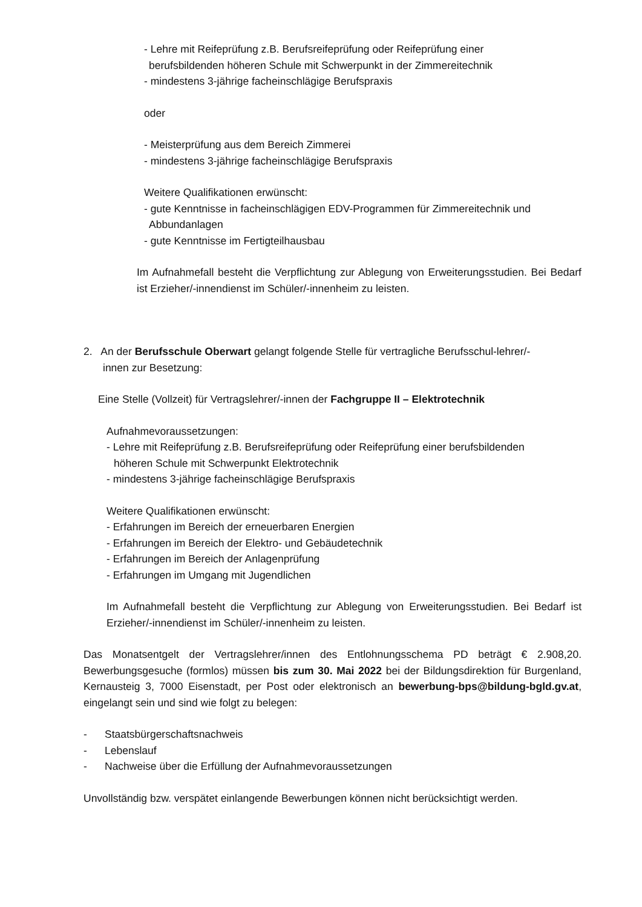- Lehre mit Reifeprüfung z.B. Berufsreifeprüfung oder Reifeprüfung einer
berufsbildenden höheren Schule mit Schwerpunkt in der Zimmereitechnik
- mindestens 3-jährige facheinschlägige Berufspraxis
oder
- Meisterprüfung aus dem Bereich Zimmerei
- mindestens 3-jährige facheinschlägige Berufspraxis
Weitere Qualifikationen erwünscht:
- gute Kenntnisse in facheinschlägigen EDV-Programmen für Zimmereitechnik und
Abbundanlagen
- gute Kenntnisse im Fertigteilhausbau
Im Aufnahmefall besteht die Verpflichtung zur Ablegung von Erweiterungsstudien. Bei Bedarf ist Erzieher/-innendienst im Schüler/-innenheim zu leisten.
2. An der Berufsschule Oberwart gelangt folgende Stelle für vertragliche Berufsschul-lehrer/-
innen zur Besetzung:
Eine Stelle (Vollzeit) für Vertragslehrer/-innen der Fachgruppe II – Elektrotechnik
Aufnahmevoraussetzungen:
- Lehre mit Reifeprüfung z.B. Berufsreifeprüfung oder Reifeprüfung einer berufsbildenden
höheren Schule mit Schwerpunkt Elektrotechnik
- mindestens 3-jährige facheinschlägige Berufspraxis
Weitere Qualifikationen erwünscht:
- Erfahrungen im Bereich der erneuerbaren Energien
- Erfahrungen im Bereich der Elektro- und Gebäudetechnik
- Erfahrungen im Bereich der Anlagenprüfung
- Erfahrungen im Umgang mit Jugendlichen
Im Aufnahmefall besteht die Verpflichtung zur Ablegung von Erweiterungsstudien. Bei Bedarf ist Erzieher/-innendienst im Schüler/-innenheim zu leisten.
Das Monatsentgelt der Vertragslehrer/innen des Entlohnungsschema PD beträgt € 2.908,20. Bewerbungsgesuche (formlos) müssen bis zum 30. Mai 2022 bei der Bildungsdirektion für Burgenland, Kernausteig 3, 7000 Eisenstadt, per Post oder elektronisch an bewerbung-bps@bildung-bgld.gv.at, eingelangt sein und sind wie folgt zu belegen:
- Staatsbürgerschaftsnachweis
- Lebenslauf
- Nachweise über die Erfüllung der Aufnahmevoraussetzungen
Unvollständig bzw. verspätet einlangende Bewerbungen können nicht berücksichtigt werden.